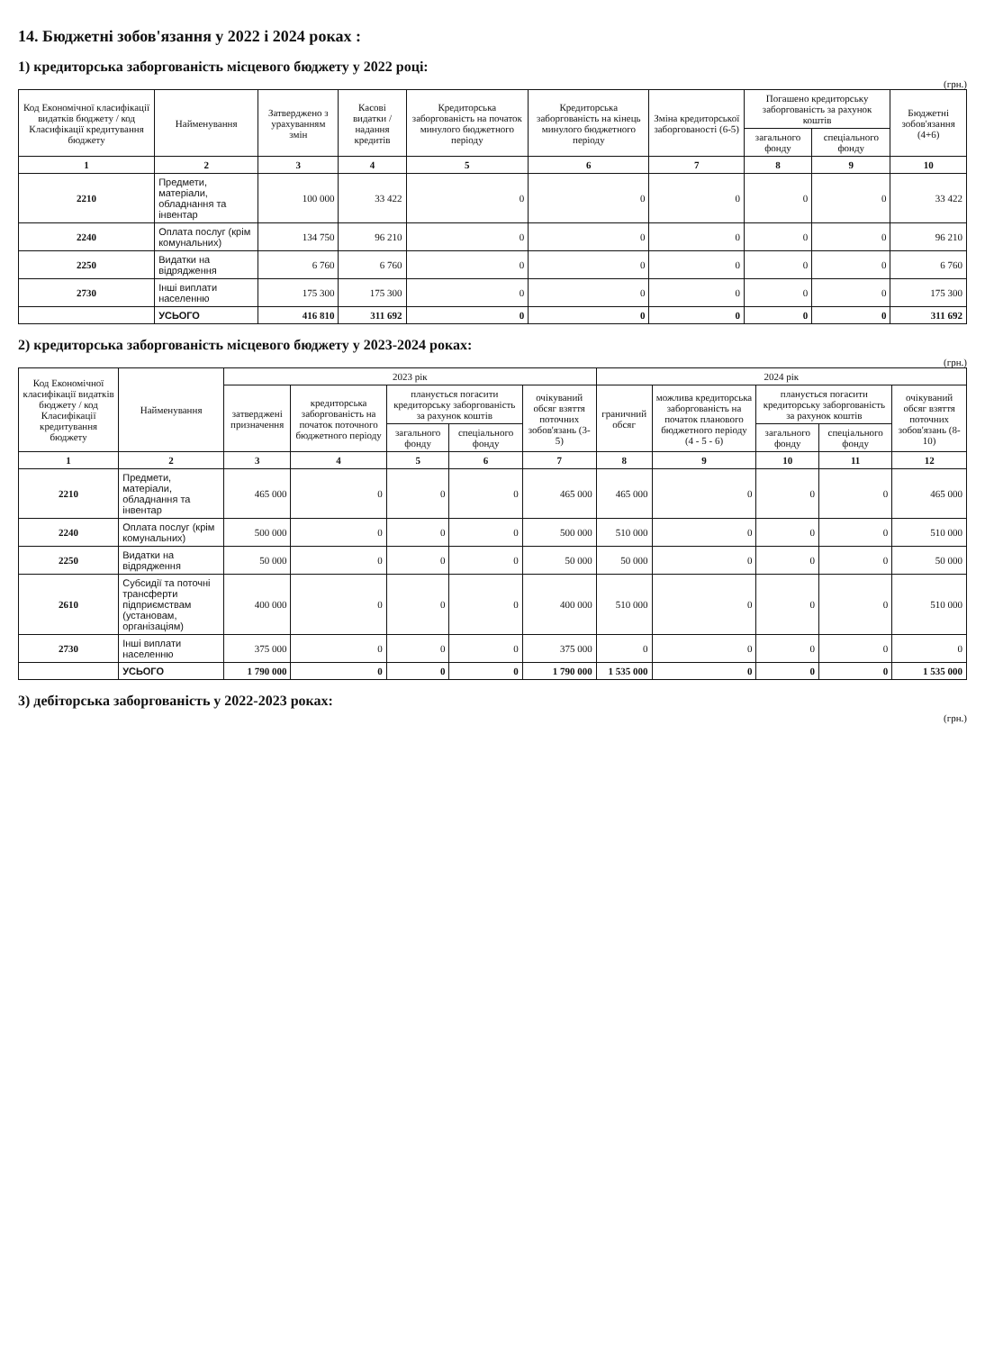14. Бюджетні зобов'язання у 2022 і 2024 роках :
1) кредиторська заборгованість місцевого бюджету у 2022 році:
(грн.)
| Код Економічної класифікації видатків бюджету / код Класифікації кредитування бюджету | Найменування | Затверджено з урахуванням змін | Касові видатки / надання кредитів | Кредиторська заборгованість на початок минулого бюджетного періоду | Кредиторська заборгованість на кінець минулого бюджетного періоду | Зміна кредиторської заборгованості (6-5) | Погашено кредиторську заборгованість за рахунок коштів | | Бюджетні зобов'язання (4+6) |
| --- | --- | --- | --- | --- | --- | --- | --- | --- | --- |
| | | | | | | | загального фонду | спеціального фонду | |
| 1 | 2 | 3 | 4 | 5 | 6 | 7 | 8 | 9 | 10 |
| 2210 | Предмети, матеріали, обладнання та інвентар | 100 000 | 33 422 | 0 | 0 | 0 | 0 | 0 | 33 422 |
| 2240 | Оплата послуг (крім комунальних) | 134 750 | 96 210 | 0 | 0 | 0 | 0 | 0 | 96 210 |
| 2250 | Видатки на відрядження | 6 760 | 6 760 | 0 | 0 | 0 | 0 | 0 | 6 760 |
| 2730 | Інші виплати населенню | 175 300 | 175 300 | 0 | 0 | 0 | 0 | 0 | 175 300 |
| | УСЬОГО | 416 810 | 311 692 | 0 | 0 | 0 | 0 | 0 | 311 692 |
2) кредиторська заборгованість місцевого бюджету у 2023-2024 роках:
(грн.)
| Код Економічної класифікації видатків бюджету / код Класифікації кредитування бюджету | Найменування | 2023 рік | | | | | 2024 рік | | | | |
| --- | --- | --- | --- | --- | --- | --- | --- | --- | --- | --- | --- |
| | | затверджені призначення | кредиторська заборгованість на початок поточного бюджетного періоду | планується погасити кредиторську заборгованість за рахунок коштів | | очікуваний обсяг взяття поточних зобов'язань (3-5) | граничний обсяг | можлива кредиторська заборгованість на початок планового бюджетного періоду (4 - 5 - 6) | планується погасити кредиторську заборгованість за рахунок коштів | | очікуваний обсяг взяття поточних зобов'язань (8-10) |
| | | | | загального фонду | спеціального фонду | | | | загального фонду | спеціального фонду | |
| 1 | 2 | 3 | 4 | 5 | 6 | 7 | 8 | 9 | 10 | 11 | 12 |
| 2210 | Предмети, матеріали, обладнання та інвентар | 465 000 | 0 | 0 | 0 | 465 000 | 465 000 | 0 | 0 | 0 | 465 000 |
| 2240 | Оплата послуг (крім комунальних) | 500 000 | 0 | 0 | 0 | 500 000 | 510 000 | 0 | 0 | 0 | 510 000 |
| 2250 | Видатки на відрядження | 50 000 | 0 | 0 | 0 | 50 000 | 50 000 | 0 | 0 | 0 | 50 000 |
| 2610 | Субсидії та поточні трансферти підприємствам (установам, організаціям) | 400 000 | 0 | 0 | 0 | 400 000 | 510 000 | 0 | 0 | 0 | 510 000 |
| 2730 | Інші виплати населенню | 375 000 | 0 | 0 | 0 | 375 000 | 0 | 0 | 0 | 0 | 0 |
| | УСЬОГО | 1 790 000 | 0 | 0 | 0 | 1 790 000 | 1 535 000 | 0 | 0 | 0 | 1 535 000 |
3) дебіторська заборгованість у 2022-2023 роках:
(грн.)